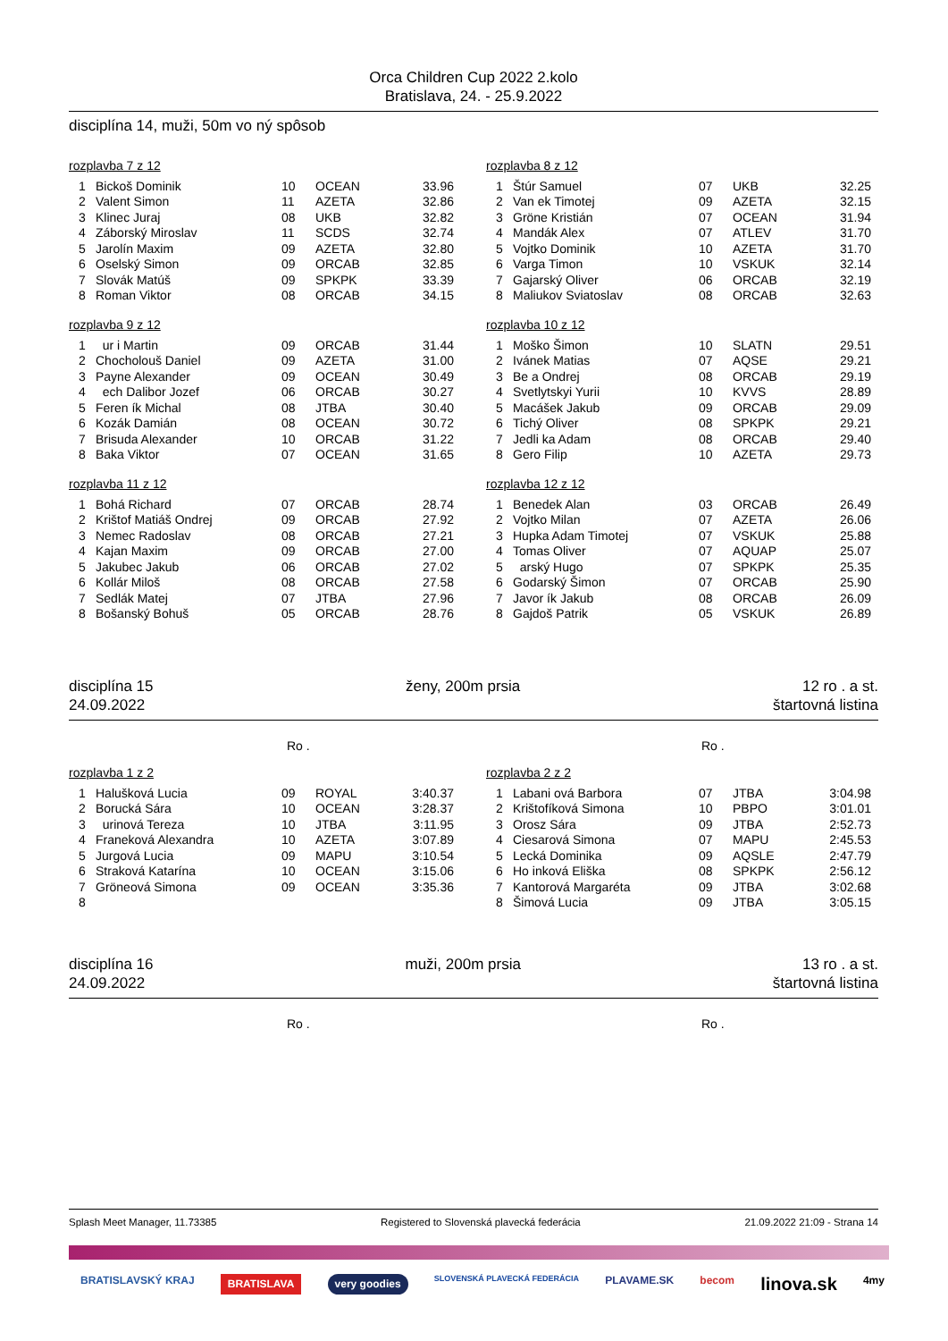Orca Children Cup 2022 2.kolo
Bratislava, 24. - 25.9.2022
disciplína 14, muži, 50m vo ný spôsob
rozplavba 7 z 12
| 1 | Bickoš Dominik | 10 | OCEAN | 33.96 |
| 2 | Valent Simon | 11 | AZETA | 32.86 |
| 3 | Klinec Juraj | 08 | UKB | 32.82 |
| 4 | Záborský Miroslav | 11 | SCDS | 32.74 |
| 5 | Jarolín Maxim | 09 | AZETA | 32.80 |
| 6 | Oselský Simon | 09 | ORCAB | 32.85 |
| 7 | Slovák Matúš | 09 | SPKPK | 33.39 |
| 8 | Roman Viktor | 08 | ORCAB | 34.15 |
rozplavba 9 z 12
| 1 | ur i Martin | 09 | ORCAB | 31.44 |
| 2 | Chocholouš Daniel | 09 | AZETA | 31.00 |
| 3 | Payne Alexander | 09 | OCEAN | 30.49 |
| 4 | ech Dalibor Jozef | 06 | ORCAB | 30.27 |
| 5 | Feren ík Michal | 08 | JTBA | 30.40 |
| 6 | Kozák Damián | 08 | OCEAN | 30.72 |
| 7 | Brisuda Alexander | 10 | ORCAB | 31.22 |
| 8 | Baka Viktor | 07 | OCEAN | 31.65 |
rozplavba 11 z 12
| 1 | Bohá Richard | 07 | ORCAB | 28.74 |
| 2 | Krištof Matiáš Ondrej | 09 | ORCAB | 27.92 |
| 3 | Nemec Radoslav | 08 | ORCAB | 27.21 |
| 4 | Kajan Maxim | 09 | ORCAB | 27.00 |
| 5 | Jakubec Jakub | 06 | ORCAB | 27.02 |
| 6 | Kollár Miloš | 08 | ORCAB | 27.58 |
| 7 | Sedlák Matej | 07 | JTBA | 27.96 |
| 8 | Bošanský Bohuš | 05 | ORCAB | 28.76 |
rozplavba 8 z 12
| 1 | Štúr Samuel | 07 | UKB | 32.25 |
| 2 | Van ek Timotej | 09 | AZETA | 32.15 |
| 3 | Gröne Kristián | 07 | OCEAN | 31.94 |
| 4 | Mandák Alex | 07 | ATLEV | 31.70 |
| 5 | Vojtko Dominik | 10 | AZETA | 31.70 |
| 6 | Varga Timon | 10 | VSKUK | 32.14 |
| 7 | Gajarský Oliver | 06 | ORCAB | 32.19 |
| 8 | Maliukov Sviatoslav | 08 | ORCAB | 32.63 |
rozplavba 10 z 12
| 1 | Moško Šimon | 10 | SLATN | 29.51 |
| 2 | Ivánek Matias | 07 | AQSE | 29.21 |
| 3 | Be a Ondrej | 08 | ORCAB | 29.19 |
| 4 | Svetlytskyi Yurii | 10 | KVVS | 28.89 |
| 5 | Macášek Jakub | 09 | ORCAB | 29.09 |
| 6 | Tichý Oliver | 08 | SPKPK | 29.21 |
| 7 | Jedli ka Adam | 08 | ORCAB | 29.40 |
| 8 | Gero Filip | 10 | AZETA | 29.73 |
rozplavba 12 z 12
| 1 | Benedek Alan | 03 | ORCAB | 26.49 |
| 2 | Vojtko Milan | 07 | AZETA | 26.06 |
| 3 | Hupka Adam Timotej | 07 | VSKUK | 25.88 |
| 4 | Tomas Oliver | 07 | AQUAP | 25.07 |
| 5 | arský Hugo | 07 | SPKPK | 25.35 |
| 6 | Godarský Šimon | 07 | ORCAB | 25.90 |
| 7 | Javor ík Jakub | 08 | ORCAB | 26.09 |
| 8 | Gajdoš Patrik | 05 | VSKUK | 26.89 |
disciplína 15
24.09.2022
ženy, 200m prsia 12 ro . a st.
štartovná listina
Ro . Ro .
rozplavba 1 z 2
| 1 | Halušková Lucia | 09 | ROYAL | 3:40.37 |
| 2 | Borucká Sára | 10 | OCEAN | 3:28.37 |
| 3 | urinová Tereza | 10 | JTBA | 3:11.95 |
| 4 | Franeková Alexandra | 10 | AZETA | 3:07.89 |
| 5 | Jurgová Lucia | 09 | MAPU | 3:10.54 |
| 6 | Straková Katarína | 10 | OCEAN | 3:15.06 |
| 7 | Gröneová Simona | 09 | OCEAN | 3:35.36 |
| 8 | | | | |
rozplavba 2 z 2
| 1 | Labani ová Barbora | 07 | JTBA | 3:04.98 |
| 2 | Krištofíková Simona | 10 | PBPO | 3:01.01 |
| 3 | Orosz Sára | 09 | JTBA | 2:52.73 |
| 4 | Ciesarová Simona | 07 | MAPU | 2:45.53 |
| 5 | Lecká Dominika | 09 | AQSLE | 2:47.79 |
| 6 | Ho inková Eliška | 08 | SPKPK | 2:56.12 |
| 7 | Kantorová Margaréta | 09 | JTBA | 3:02.68 |
| 8 | Šimová Lucia | 09 | JTBA | 3:05.15 |
disciplína 16
24.09.2022
muži, 200m prsia 13 ro . a st.
štartovná listina
Ro . Ro .
Splash Meet Manager, 11.73385 Registered to Slovenská plavecká federácia 21.09.2022 21:09 - Strana 14
BRATISLAVSKÝ KRAJ BRATISLAVA very goodies SLOVENSKÁ PLAVECKÁ FEDERÁCIA PLAVAME.SK becom linova.sk 4my